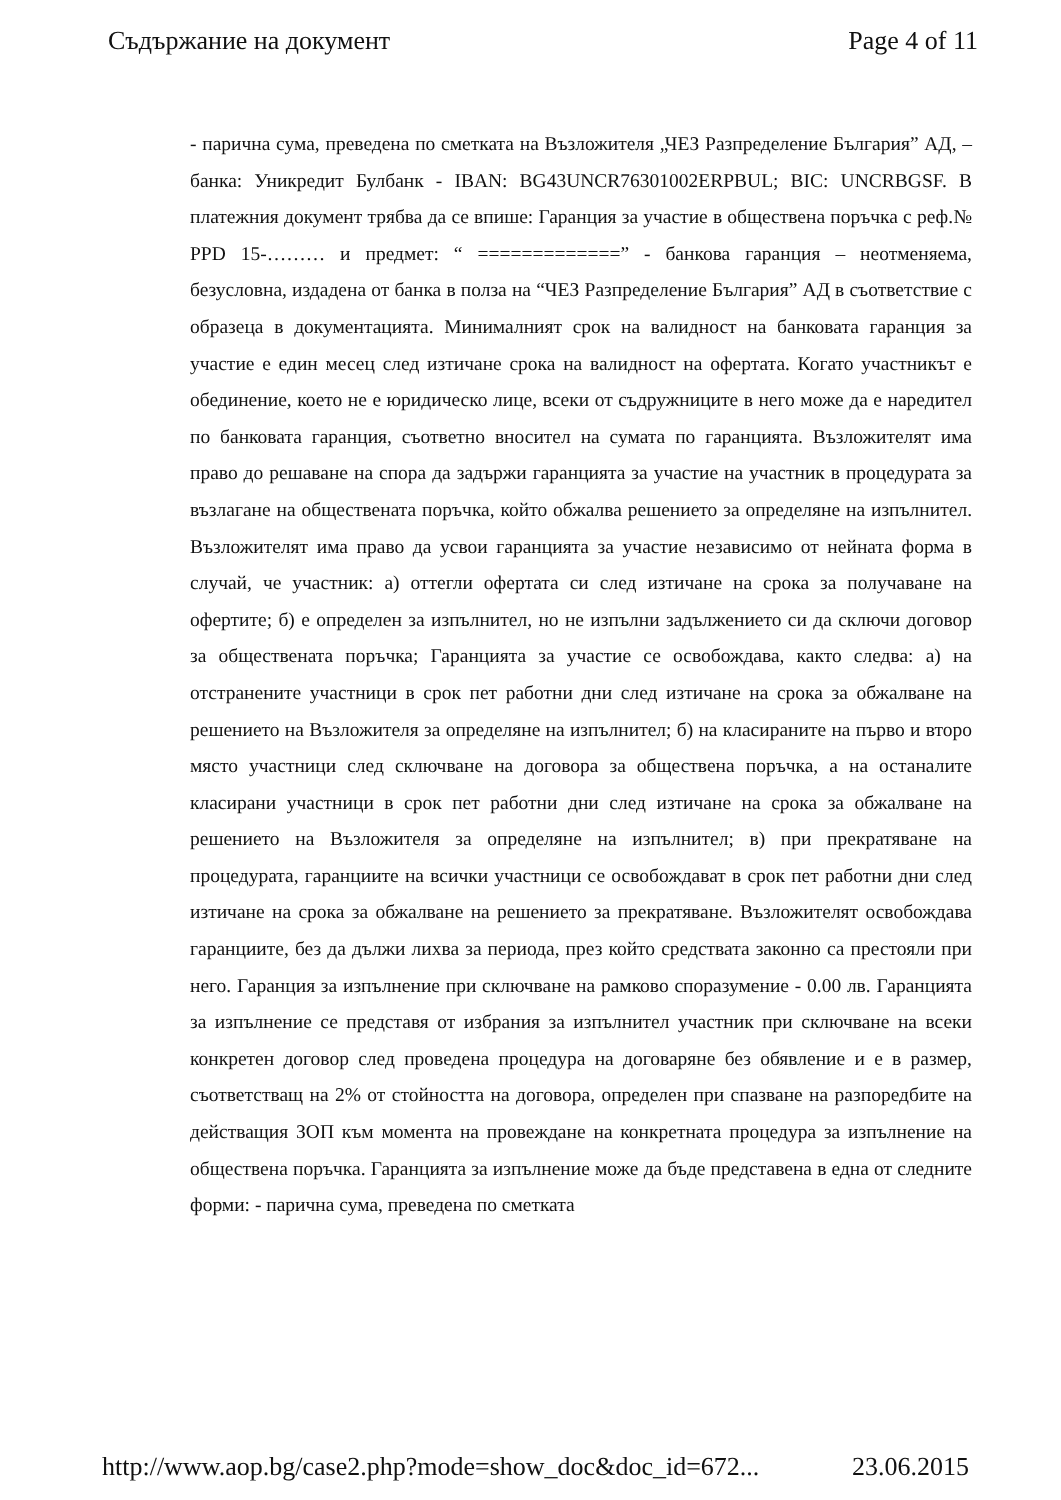Съдържание на документ Page 4 of 11
- парична сума, преведена по сметката на Възложителя „ЧЕЗ Разпределение България” АД, – банка: Уникредит Булбанк - IBAN: BG43UNCR76301002ERPBUL; BIC: UNCRBGSF. В платежния документ трябва да се впише: Гаранция за участие в обществена поръчка с реф.№ PPD 15-……… и предмет: “ =============” - банкова гаранция – неотменяема, безусловна, издадена от банка в полза на “ЧЕЗ Разпределение България” АД в съответствие с образеца в документацията. Минималният срок на валидност на банковата гаранция за участие е един месец след изтичане срока на валидност на офертата. Когато участникът е обединение, което не е юридическо лице, всеки от съдружниците в него може да е наредител по банковата гаранция, съответно вносител на сумата по гаранцията. Възложителят има право до решаване на спора да задържи гаранцията за участие на участник в процедурата за възлагане на обществената поръчка, който обжалва решението за определяне на изпълнител. Възложителят има право да усвои гаранцията за участие независимо от нейната форма в случай, че участник: а) оттегли офертата си след изтичане на срока за получаване на офертите; б) е определен за изпълнител, но не изпълни задължението си да сключи договор за обществената поръчка; Гаранцията за участие се освобождава, както следва: а) на отстранените участници в срок пет работни дни след изтичане на срока за обжалване на решението на Възложителя за определяне на изпълнител; б) на класираните на първо и второ място участници след сключване на договора за обществена поръчка, а на останалите класирани участници в срок пет работни дни след изтичане на срока за обжалване на решението на Възложителя за определяне на изпълнител; в) при прекратяване на процедурата, гаранциите на всички участници се освобождават в срок пет работни дни след изтичане на срока за обжалване на решението за прекратяване. Възложителят освобождава гаранциите, без да дължи лихва за периода, през който средствата законно са престояли при него. Гаранция за изпълнение при сключване на рамково споразумение - 0.00 лв. Гаранцията за изпълнение се представя от избрания за изпълнител участник при сключване на всеки конкретен договор след проведена процедура на договаряне без обявление и е в размер, съответстващ на 2% от стойността на договора, определен при спазване на разпоредбите на действащия ЗОП към момента на провеждане на конкретната процедура за изпълнение на обществена поръчка. Гаранцията за изпълнение може да бъде представена в една от следните форми: - парична сума, преведена по сметката
http://www.aop.bg/case2.php?mode=show_doc&doc_id=672... 23.06.2015